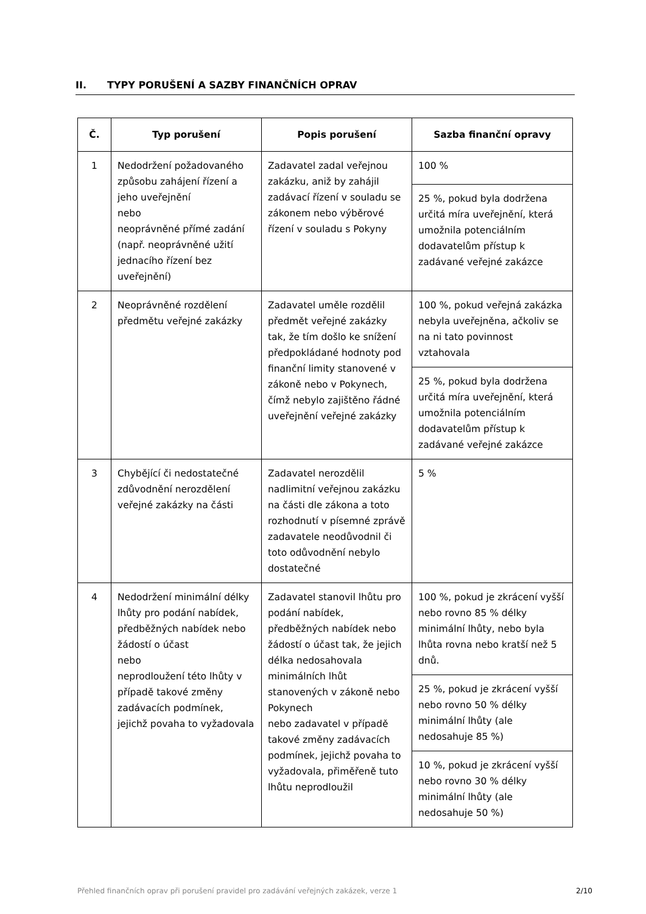II. TYPY PORUŠENÍ A SAZBY FINANČNÍCH OPRAV
| Č. | Typ porušení | Popis porušení | Sazba finanční opravy |
| --- | --- | --- | --- |
| 1 | Nedodržení požadovaného způsobu zahájení řízení a jeho uveřejnění nebo neoprávněné přímé zadání (např. neoprávněné užití jednacího řízení bez uveřejnění) | Zadavatel zadal veřejnou zakázku, aniž by zahájil zadávací řízení v souladu se zákonem nebo výběrové řízení v souladu s Pokyny | 100 % |
| | | | 25 %, pokud byla dodržena určitá míra uveřejnění, která umožnila potenciálním dodavatelům přístup k zadávané veřejné zakázce |
| 2 | Neoprávněné rozdělení předmětu veřejné zakázky | Zadavatel uměle rozdělil předmět veřejné zakázky tak, že tím došlo ke snížení předpokládané hodnoty pod finanční limity stanovené v zákoně nebo v Pokynech, čímž nebylo zajištěno řádné uveřejnění veřejné zakázky | 100 %, pokud veřejná zakázka nebyla uveřejněna, ačkoliv se na ni tato povinnost vztahovala |
| | | | 25 %, pokud byla dodržena určitá míra uveřejnění, která umožnila potenciálním dodavatelům přístup k zadávané veřejné zakázce |
| 3 | Chybějící či nedostatečné zdůvodnění nerozdělení veřejné zakázky na části | Zadavatel nerozdělil nadlimitní veřejnou zakázku na části dle zákona a toto rozhodnutí v písemné zprávě zadavatele neodůvodnil či toto odůvodnění nebylo dostatečné | 5 % |
| 4 | Nedodržení minimální délky lhůty pro podání nabídek, předběžných nabídek nebo žádostí o účast nebo neprodloužení této lhůty v případě takové změny zadávacích podmínek, jejichž povaha to vyžadovala | Zadavatel stanovil lhůtu pro podání nabídek, předběžných nabídek nebo žádostí o účast tak, že jejich délka nedosahovala minimálních lhůt stanovených v zákoně nebo Pokynech nebo zadavatel v případě takové změny zadávacích podmínek, jejichž povaha to vyžadovala, přiměřeně tuto lhůtu neprodloužil | 100 %, pokud je zkrácení vyšší nebo rovno 85 % délky minimální lhůty, nebo byla lhůta rovna nebo kratší než 5 dnů. |
| | | | 25 %, pokud je zkrácení vyšší nebo rovno 50 % délky minimální lhůty (ale nedosahuje 85 %) |
| | | | 10 %, pokud je zkrácení vyšší nebo rovno 30 % délky minimální lhůty (ale nedosahuje 50 %) |
Přehled finančních oprav při porušení pravidel pro zadávání veřejných zakázek, verze 1 2/10